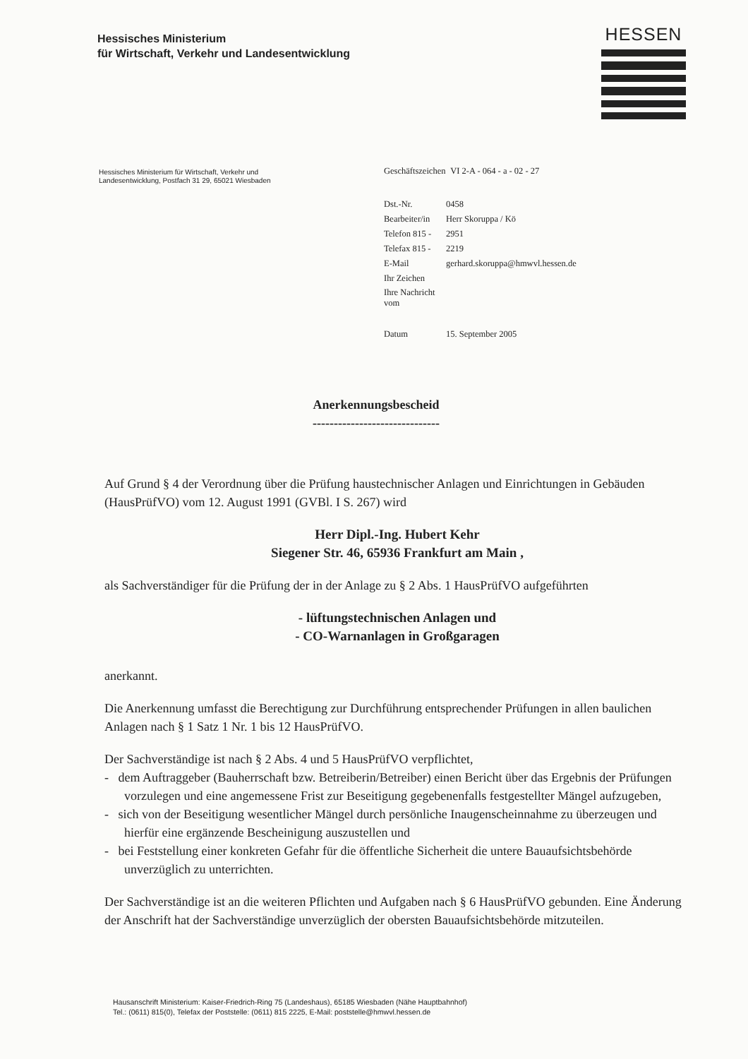Hessisches Ministerium
für Wirtschaft, Verkehr und Landesentwicklung
HESSEN
Hessisches Ministerium für Wirtschaft, Verkehr und
Landesentwicklung, Postfach 31 29, 65021 Wiesbaden
| Geschäftszeichen | VI 2-A - 064 - a - 02 - 27 |
| Dst.-Nr. | 0458 |
| Bearbeiter/in | Herr Skoruppa / Kö |
| Telefon 815 - | 2951 |
| Telefax 815 - | 2219 |
| E-Mail | gerhard.skoruppa@hmwvl.hessen.de |
| Ihr Zeichen | |
| Ihre Nachricht vom | |
| Datum | 15. September 2005 |
Anerkennungsbescheid
------------------------------
Auf Grund § 4 der Verordnung über die Prüfung haustechnischer Anlagen und Einrichtungen in Gebäuden (HausPrüfVO) vom 12. August 1991 (GVBl. I S. 267) wird
Herr Dipl.-Ing. Hubert Kehr
Siegener Str. 46, 65936 Frankfurt am Main ,
als Sachverständiger für die Prüfung der in der Anlage zu § 2 Abs. 1 HausPrüfVO aufgeführten
- lüftungstechnischen Anlagen und
- CO-Warnanlagen in Großgaragen
anerkannt.
Die Anerkennung umfasst die Berechtigung zur Durchführung entsprechender Prüfungen in allen baulichen Anlagen nach § 1 Satz 1 Nr. 1 bis 12 HausPrüfVO.
Der Sachverständige ist nach § 2 Abs. 4 und 5 HausPrüfVO verpflichtet,
- dem Auftraggeber (Bauherrschaft bzw. Betreiberin/Betreiber) einen Bericht über das Ergebnis der Prüfungen vorzulegen und eine angemessene Frist zur Beseitigung gegebenenfalls festgestellter Mängel aufzugeben,
- sich von der Beseitigung wesentlicher Mängel durch persönliche Inaugenscheinnahme zu überzeugen und hierfür eine ergänzende Bescheinigung auszustellen und
- bei Feststellung einer konkreten Gefahr für die öffentliche Sicherheit die untere Bauaufsichtsbehörde unverzüglich zu unterrichten.
Der Sachverständige ist an die weiteren Pflichten und Aufgaben nach § 6 HausPrüfVO gebunden. Eine Änderung der Anschrift hat der Sachverständige unverzüglich der obersten Bauaufsichtsbehörde mitzuteilen.
Hausanschrift Ministerium: Kaiser-Friedrich-Ring 75 (Landeshaus), 65185 Wiesbaden (Nähe Hauptbahnhof)
Tel.: (0611) 815(0), Telefax der Poststelle: (0611) 815 2225, E-Mail: poststelle@hmwvl.hessen.de